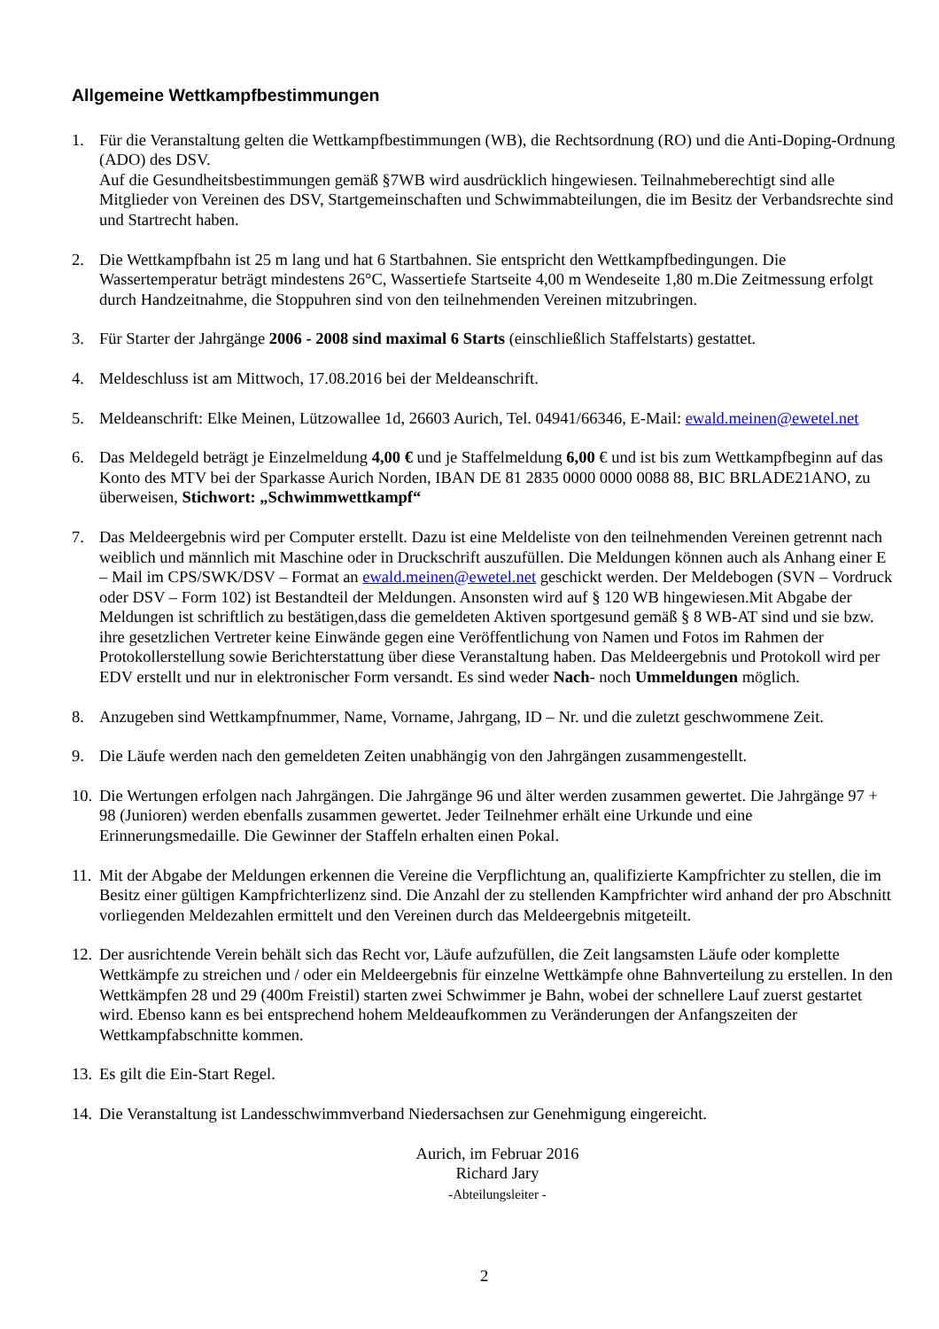Allgemeine Wettkampfbestimmungen
1. Für die Veranstaltung gelten die Wettkampfbestimmungen (WB), die Rechtsordnung (RO) und die Anti-Doping-Ordnung (ADO) des DSV.
Auf die Gesundheitsbestimmungen gemäß §7WB wird ausdrücklich hingewiesen. Teilnahmeberechtigt sind alle Mitglieder von Vereinen des DSV, Startgemeinschaften und Schwimmabteilungen, die im Besitz der Verbandsrechte sind und Startrecht haben.
2. Die Wettkampfbahn ist 25 m lang und hat 6 Startbahnen. Sie entspricht den Wettkampfbedingungen. Die Wassertemperatur beträgt mindestens 26°C, Wassertiefe Startseite 4,00 m Wendeseite 1,80 m.Die Zeitmessung erfolgt durch Handzeitnahme, die Stoppuhren sind von den teilnehmenden Vereinen mitzubringen.
3. Für Starter der Jahrgänge 2006 - 2008 sind maximal 6 Starts (einschließlich Staffelstarts) gestattet.
4. Meldeschluss ist am Mittwoch, 17.08.2016 bei der Meldeanschrift.
5. Meldeanschrift: Elke Meinen, Lützowallee 1d, 26603 Aurich, Tel. 04941/66346, E-Mail: ewald.meinen@ewetel.net
6. Das Meldegeld beträgt je Einzelmeldung 4,00 € und je Staffelmeldung 6,00 € und ist bis zum Wettkampfbeginn auf das Konto des MTV bei der Sparkasse Aurich Norden, IBAN DE 81 2835 0000 0000 0088 88, BIC BRLADE21ANO, zu überweisen, Stichwort: „Schwimmwettkampf“
7. Das Meldeergebnis wird per Computer erstellt. Dazu ist eine Meldeliste von den teilnehmenden Vereinen getrennt nach weiblich und männlich mit Maschine oder in Druckschrift auszufüllen. Die Meldungen können auch als Anhang einer E – Mail im CPS/SWK/DSV – Format an ewald.meinen@ewetel.net geschickt werden. Der Meldebogen (SVN – Vordruck oder DSV – Form 102) ist Bestandteil der Meldungen. Ansonsten wird auf § 120 WB hingewiesen.Mit Abgabe der Meldungen ist schriftlich zu bestätigen,dass die gemeldeten Aktiven sportgesund gemäß § 8 WB-AT sind und sie bzw. ihre gesetzlichen Vertreter keine Einwände gegen eine Veröffentlichung von Namen und Fotos im Rahmen der Protokollerstellung sowie Berichterstattung über diese Veranstaltung haben. Das Meldeergebnis und Protokoll wird per EDV erstellt und nur in elektronischer Form versandt. Es sind weder Nach- noch Ummeldungen möglich.
8. Anzugeben sind Wettkampfnummer, Name, Vorname, Jahrgang, ID – Nr. und die zuletzt geschwommene Zeit.
9. Die Läufe werden nach den gemeldeten Zeiten unabhängig von den Jahrgängen zusammengestellt.
10.
Die Wertungen erfolgen nach Jahrgängen. Die Jahrgänge 96 und älter werden zusammen gewertet. Die Jahrgänge 97 + 98 (Junioren) werden ebenfalls zusammen gewertet. Jeder Teilnehmer erhält eine Urkunde und eine Erinnerungsmedaille. Die Gewinner der Staffeln erhalten einen Pokal.
11.
Mit der Abgabe der Meldungen erkennen die Vereine die Verpflichtung an, qualifizierte Kampfrichter zu stellen, die im Besitz einer gültigen Kampfrichterlizenz sind. Die Anzahl der zu stellenden Kampfrichter wird anhand der pro Abschnitt vorliegenden Meldezahlen ermittelt und den Vereinen durch das Meldeergebnis mitgeteilt.
12.
Der ausrichtende Verein behält sich das Recht vor, Läufe aufzufüllen, die Zeit langsamsten Läufe oder komplette Wettkämpfe zu streichen und / oder ein Meldeergebnis für einzelne Wettkämpfe ohne Bahnverteilung zu erstellen. In den Wettkämpfen 28 und 29 (400m Freistil) starten zwei Schwimmer je Bahn, wobei der schnellere Lauf zuerst gestartet wird. Ebenso kann es bei entsprechend hohem Meldeaufkommen zu Veränderungen der Anfangszeiten der Wettkampfabschnitte kommen.
13.
Es gilt die Ein-Start Regel.
14.
Die Veranstaltung ist Landesschwimmverband Niedersachsen zur Genehmigung eingereicht.
Aurich, im Februar 2016
Richard Jary
-Abteilungsleiter -
2